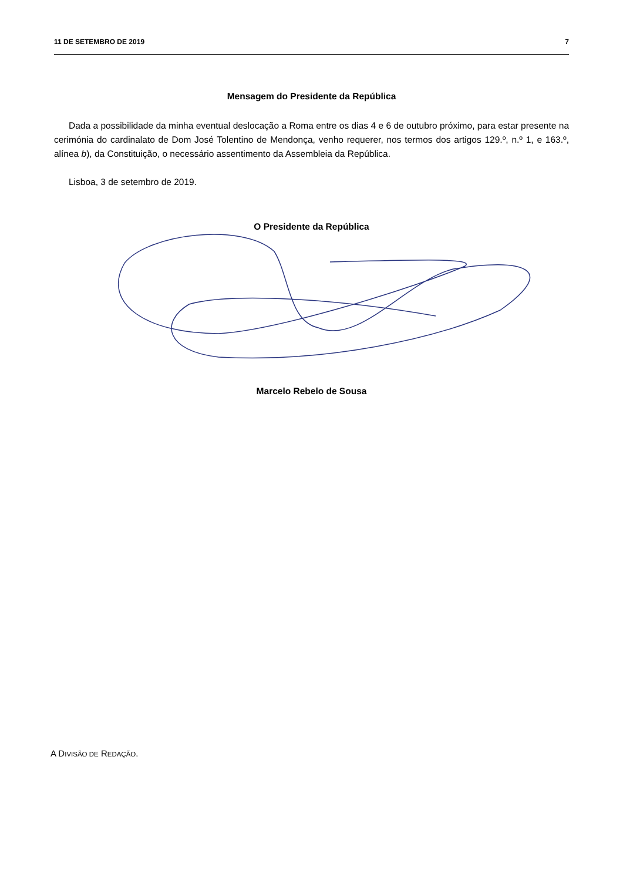11 DE SETEMBRO DE 2019 7
Mensagem do Presidente da República
Dada a possibilidade da minha eventual deslocação a Roma entre os dias 4 e 6 de outubro próximo, para estar presente na cerimónia do cardinalato de Dom José Tolentino de Mendonça, venho requerer, nos termos dos artigos 129.º, n.º 1, e 163.º, alínea b), da Constituição, o necessário assentimento da Assembleia da República.
Lisboa, 3 de setembro de 2019.
O Presidente da República
Marcelo Rebelo de Sousa
A DIVISÃO DE REDAÇÃO.